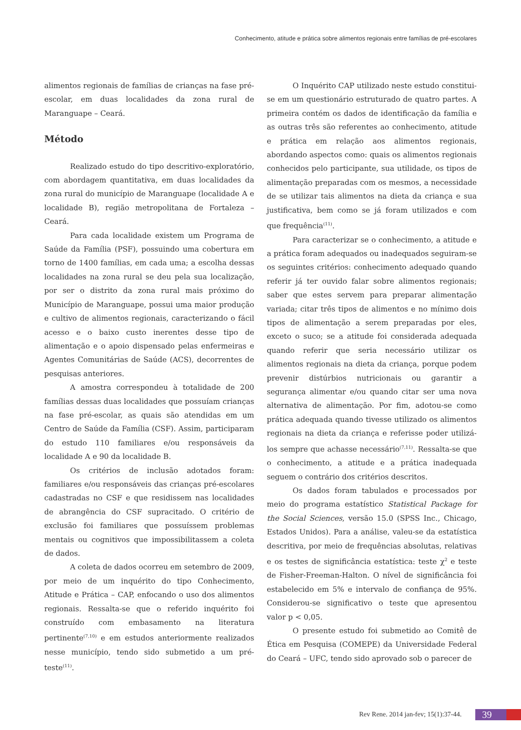Conhecimento, atitude e prática sobre alimentos regionais entre famílias de pré-escolares
alimentos regionais de famílias de crianças na fase pré-escolar, em duas localidades da zona rural de Maranguape – Ceará.
Método
Realizado estudo do tipo descritivo-exploratório, com abordagem quantitativa, em duas localidades da zona rural do município de Maranguape (localidade A e localidade B), região metropolitana de Fortaleza – Ceará.
Para cada localidade existem um Programa de Saúde da Família (PSF), possuindo uma cobertura em torno de 1400 famílias, em cada uma; a escolha dessas localidades na zona rural se deu pela sua localização, por ser o distrito da zona rural mais próximo do Município de Maranguape, possui uma maior produção e cultivo de alimentos regionais, caracterizando o fácil acesso e o baixo custo inerentes desse tipo de alimentação e o apoio dispensado pelas enfermeiras e Agentes Comunitárias de Saúde (ACS), decorrentes de pesquisas anteriores.
A amostra correspondeu à totalidade de 200 famílias dessas duas localidades que possuíam crianças na fase pré-escolar, as quais são atendidas em um Centro de Saúde da Família (CSF). Assim, participaram do estudo 110 familiares e/ou responsáveis da localidade A e 90 da localidade B.
Os critérios de inclusão adotados foram: familiares e/ou responsáveis das crianças pré-escolares cadastradas no CSF e que residissem nas localidades de abrangência do CSF supracitado. O critério de exclusão foi familiares que possuíssem problemas mentais ou cognitivos que impossibilitassem a coleta de dados.
A coleta de dados ocorreu em setembro de 2009, por meio de um inquérito do tipo Conhecimento, Atitude e Prática – CAP, enfocando o uso dos alimentos regionais. Ressalta-se que o referido inquérito foi construído com embasamento na literatura pertinente<sup>(7,10)</sup> e em estudos anteriormente realizados nesse município, tendo sido submetido a um pré-teste<sup>(11)</sup>.
O Inquérito CAP utilizado neste estudo constitui-se em um questionário estruturado de quatro partes. A primeira contém os dados de identificação da família e as outras três são referentes ao conhecimento, atitude e prática em relação aos alimentos regionais, abordando aspectos como: quais os alimentos regionais conhecidos pelo participante, sua utilidade, os tipos de alimentação preparadas com os mesmos, a necessidade de se utilizar tais alimentos na dieta da criança e sua justificativa, bem como se já foram utilizados e com que frequência<sup>(11)</sup>.
Para caracterizar se o conhecimento, a atitude e a prática foram adequados ou inadequados seguiram-se os seguintes critérios: conhecimento adequado quando referir já ter ouvido falar sobre alimentos regionais; saber que estes servem para preparar alimentação variada; citar três tipos de alimentos e no mínimo dois tipos de alimentação a serem preparadas por eles, exceto o suco; se a atitude foi considerada adequada quando referir que seria necessário utilizar os alimentos regionais na dieta da criança, porque podem prevenir distúrbios nutricionais ou garantir a segurança alimentar e/ou quando citar ser uma nova alternativa de alimentação. Por fim, adotou-se como prática adequada quando tivesse utilizado os alimentos regionais na dieta da criança e referisse poder utilizá-los sempre que achasse necessário<sup>(7,11)</sup>. Ressalta-se que o conhecimento, a atitude e a prática inadequada seguem o contrário dos critérios descritos.
Os dados foram tabulados e processados por meio do programa estatístico Statistical Package for the Social Sciences, versão 15.0 (SPSS Inc., Chicago, Estados Unidos). Para a análise, valeu-se da estatística descritiva, por meio de frequências absolutas, relativas e os testes de significância estatística: teste χ<sup>2</sup> e teste de Fisher-Freeman-Halton. O nível de significância foi estabelecido em 5% e intervalo de confiança de 95%. Considerou-se significativo o teste que apresentou valor p < 0,05.
O presente estudo foi submetido ao Comitê de Ética em Pesquisa (COMEPE) da Universidade Federal do Ceará – UFC, tendo sido aprovado sob o parecer de
Rev Rene. 2014 jan-fev; 15(1):37-44. 39